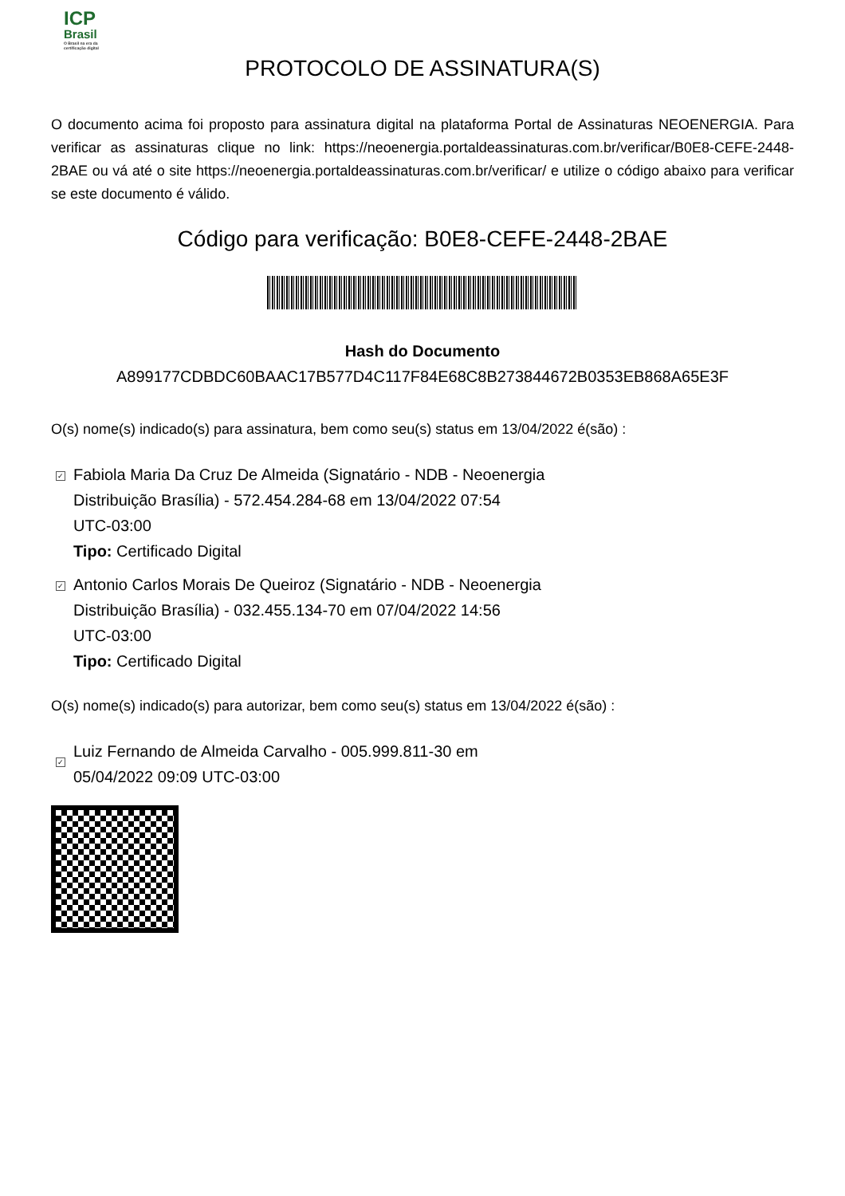ICP
Brasil
O Brasil na era da certificação digital
PROTOCOLO DE ASSINATURA(S)
O documento acima foi proposto para assinatura digital na plataforma Portal de Assinaturas NEOENERGIA. Para verificar as assinaturas clique no link: https://neoenergia.portaldeassinaturas.com.br/verificar/B0E8-CEFE-2448-2BAE ou vá até o site https://neoenergia.portaldeassinaturas.com.br/verificar/ e utilize o código abaixo para verificar se este documento é válido.
Código para verificação: B0E8-CEFE-2448-2BAE
Hash do Documento
A899177CDBDC60BAAC17B577D4C117F84E68C8B273844672B0353EB868A65E3F
O(s) nome(s) indicado(s) para assinatura, bem como seu(s) status em 13/04/2022 é(são) :
✓
Fabiola Maria Da Cruz De Almeida (Signatário - NDB - Neoenergia
Distribuição Brasília) - 572.454.284-68 em 13/04/2022 07:54
UTC-03:00
Tipo: Certificado Digital
✓
Antonio Carlos Morais De Queiroz (Signatário - NDB - Neoenergia
Distribuição Brasília) - 032.455.134-70 em 07/04/2022 14:56
UTC-03:00
Tipo: Certificado Digital
O(s) nome(s) indicado(s) para autorizar, bem como seu(s) status em 13/04/2022 é(são) :
✓
Luiz Fernando de Almeida Carvalho - 005.999.811-30 em
05/04/2022 09:09 UTC-03:00